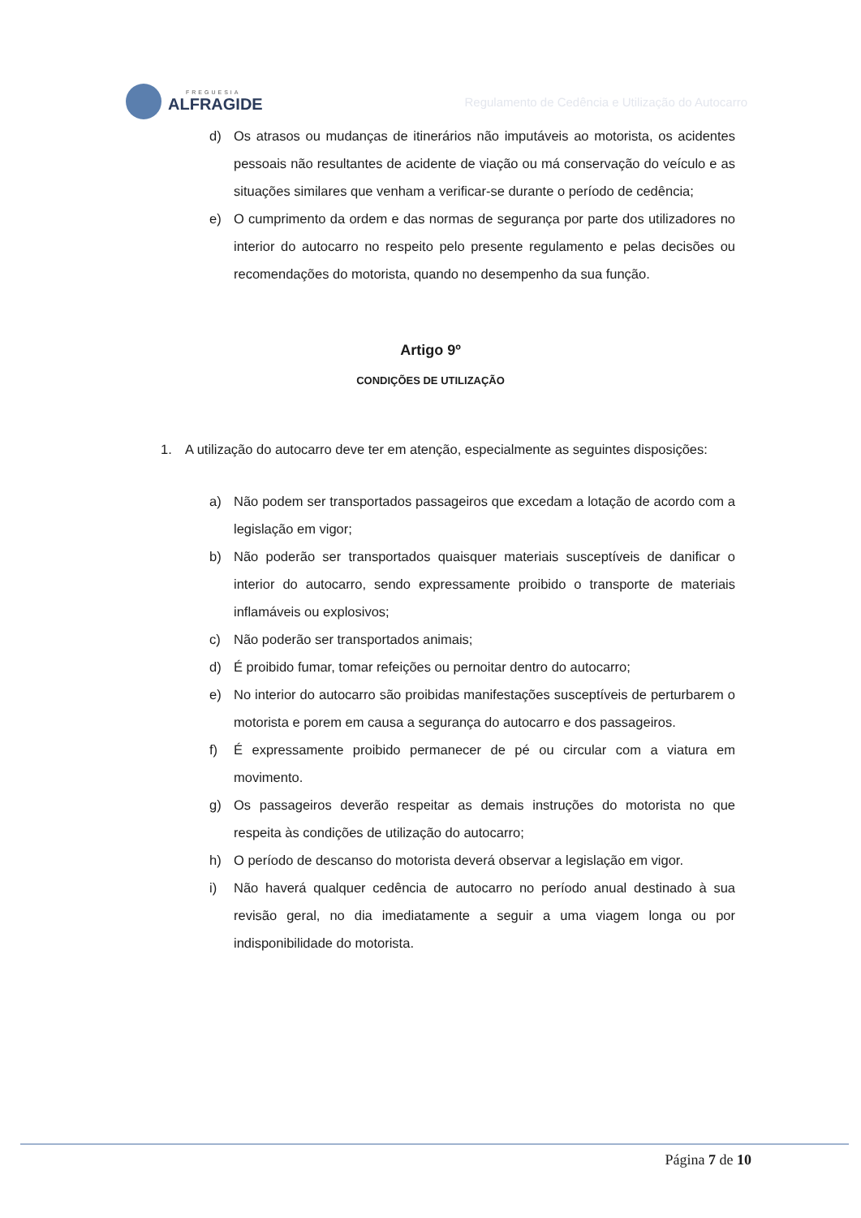FREGUESIA
ALFRAGIDE
Regulamento de Cedência e Utilização do Autocarro
d) Os atrasos ou mudanças de itinerários não imputáveis ao motorista, os acidentes pessoais não resultantes de acidente de viação ou má conservação do veículo e as situações similares que venham a verificar-se durante o período de cedência;
e) O cumprimento da ordem e das normas de segurança por parte dos utilizadores no interior do autocarro no respeito pelo presente regulamento e pelas decisões ou recomendações do motorista, quando no desempenho da sua função.
Artigo 9º
CONDIÇÕES DE UTILIZAÇÃO
1. A utilização do autocarro deve ter em atenção, especialmente as seguintes disposições:
a) Não podem ser transportados passageiros que excedam a lotação de acordo com a legislação em vigor;
b) Não poderão ser transportados quaisquer materiais susceptíveis de danificar o interior do autocarro, sendo expressamente proibido o transporte de materiais inflamáveis ou explosivos;
c) Não poderão ser transportados animais;
d) É proibido fumar, tomar refeições ou pernoitar dentro do autocarro;
e) No interior do autocarro são proibidas manifestações susceptíveis de perturbarem o motorista e porem em causa a segurança do autocarro e dos passageiros.
f) É expressamente proibido permanecer de pé ou circular com a viatura em movimento.
g) Os passageiros deverão respeitar as demais instruções do motorista no que respeita às condições de utilização do autocarro;
h) O período de descanso do motorista deverá observar a legislação em vigor.
i) Não haverá qualquer cedência de autocarro no período anual destinado à sua revisão geral, no dia imediatamente a seguir a uma viagem longa ou por indisponibilidade do motorista.
Página 7 de 10